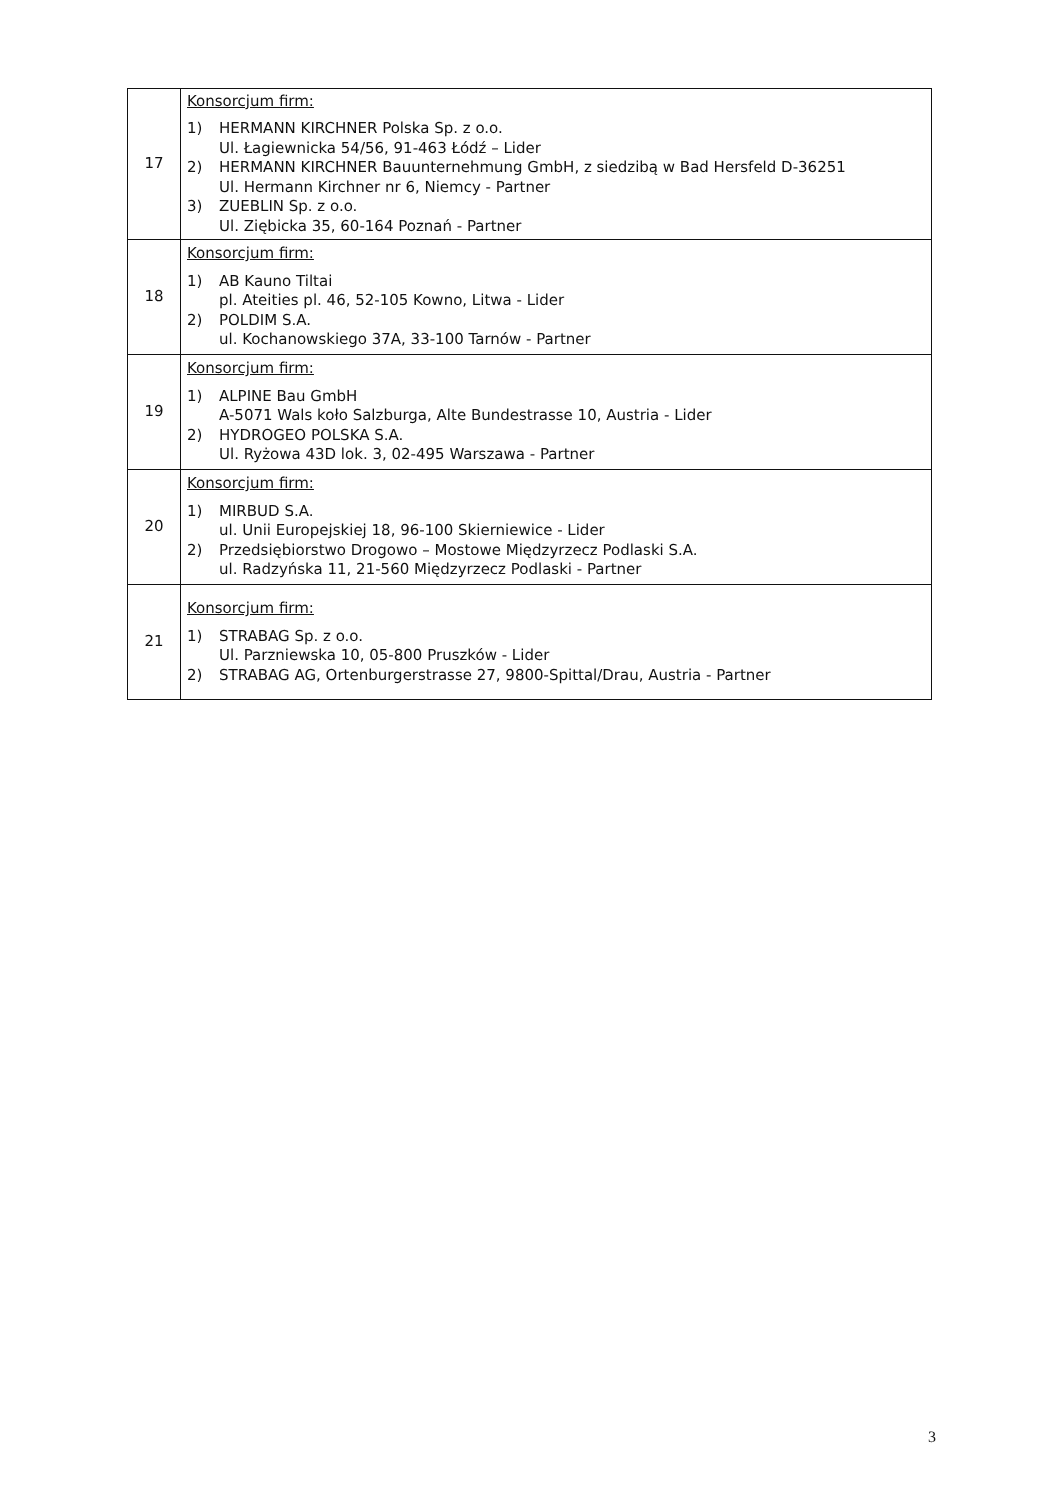| 17 | Konsorcjum firm: 1) HERMANN KIRCHNER Polska Sp. z o.o. Ul. Łagiewnicka 54/56, 91-463 Łódź – Lider 2) HERMANN KIRCHNER Bauunternehmung GmbH, z siedzibą w Bad Hersfeld D-36251 Ul. Hermann Kirchner nr 6, Niemcy - Partner 3) ZUEBLIN Sp. z o.o. Ul. Ziębicka 35, 60-164 Poznań - Partner |
| 18 | Konsorcjum firm: 1) AB Kauno Tiltai pl. Ateities pl. 46, 52-105 Kowno, Litwa - Lider 2) POLDIM S.A. ul. Kochanowskiego 37A, 33-100 Tarnów - Partner |
| 19 | Konsorcjum firm: 1) ALPINE Bau GmbH A-5071 Wals koło Salzburga, Alte Bundestrasse 10, Austria - Lider 2) HYDROGEO POLSKA S.A. Ul. Ryżowa 43D lok. 3, 02-495 Warszawa - Partner |
| 20 | Konsorcjum firm: 1) MIRBUD S.A. ul. Unii Europejskiej 18, 96-100 Skierniewice - Lider 2) Przedsiębiorstwo Drogowo – Mostowe Międzyrzecz Podlaski S.A. ul. Radzyńska 11, 21-560 Międzyrzecz Podlaski - Partner |
| 21 | Konsorcjum firm: 1) STRABAG Sp. z o.o. Ul. Parzniewska 10, 05-800 Pruszków - Lider 2) STRABAG AG, Ortenburgerstrasse 27, 9800-Spittal/Drau, Austria - Partner |
3